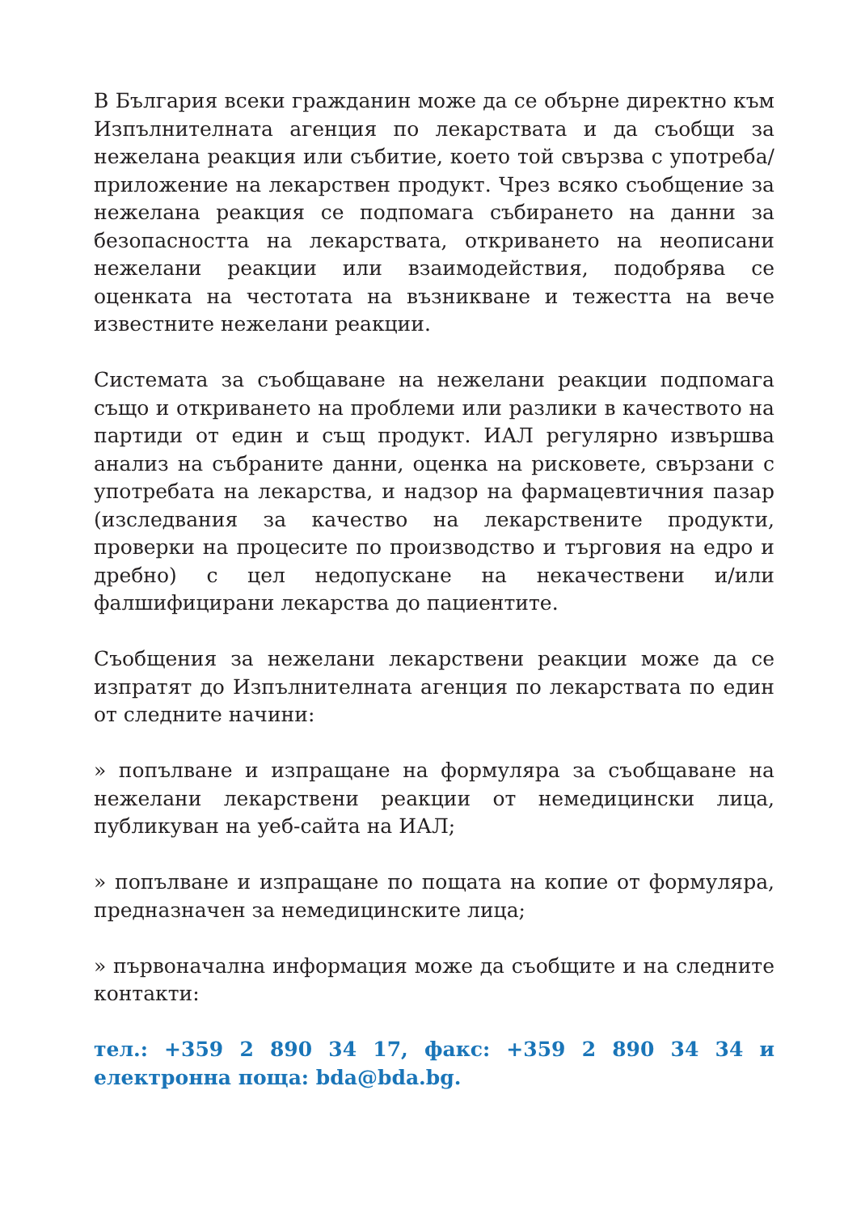В България всеки гражданин може да се обърне директно към Изпълнителната агенция по лекарствата и да съобщи за нежелана реакция или събитие, което той свързва с употреба/приложение на лекарствен продукт. Чрез всяко съобщение за нежелана реакция се подпомага събирането на данни за безопасността на лекарствата, откриването на неописани нежелани реакции или взаимодействия, подобрява се оценката на честотата на възникване и тежестта на вече известните нежелани реакции.
Системата за съобщаване на нежелани реакции подпомага също и откриването на проблеми или разлики в качеството на партиди от един и същ продукт. ИАЛ регулярно извършва анализ на събраните данни, оценка на рисковете, свързани с употребата на лекарства, и надзор на фармацевтичния пазар (изследвания за качество на лекарствените продукти, проверки на процесите по производство и търговия на едро и дребно) с цел недопускане на некачествени и/или фалшифицирани лекарства до пациентите.
Съобщения за нежелани лекарствени реакции може да се изпратят до Изпълнителната агенция по лекарствата по един от следните начини:
» попълване и изпращане на формуляра за съобщаване на нежелани лекарствени реакции от немедицински лица, публикуван на уеб-сайта на ИАЛ;
» попълване и изпращане по пощата на копие от формуляра, предназначен за немедицинските лица;
» първоначална информация може да съобщите и на следните контакти:
тел.: +359 2 890 34 17, факс: +359 2 890 34 34 и електронна поща: bda@bda.bg.